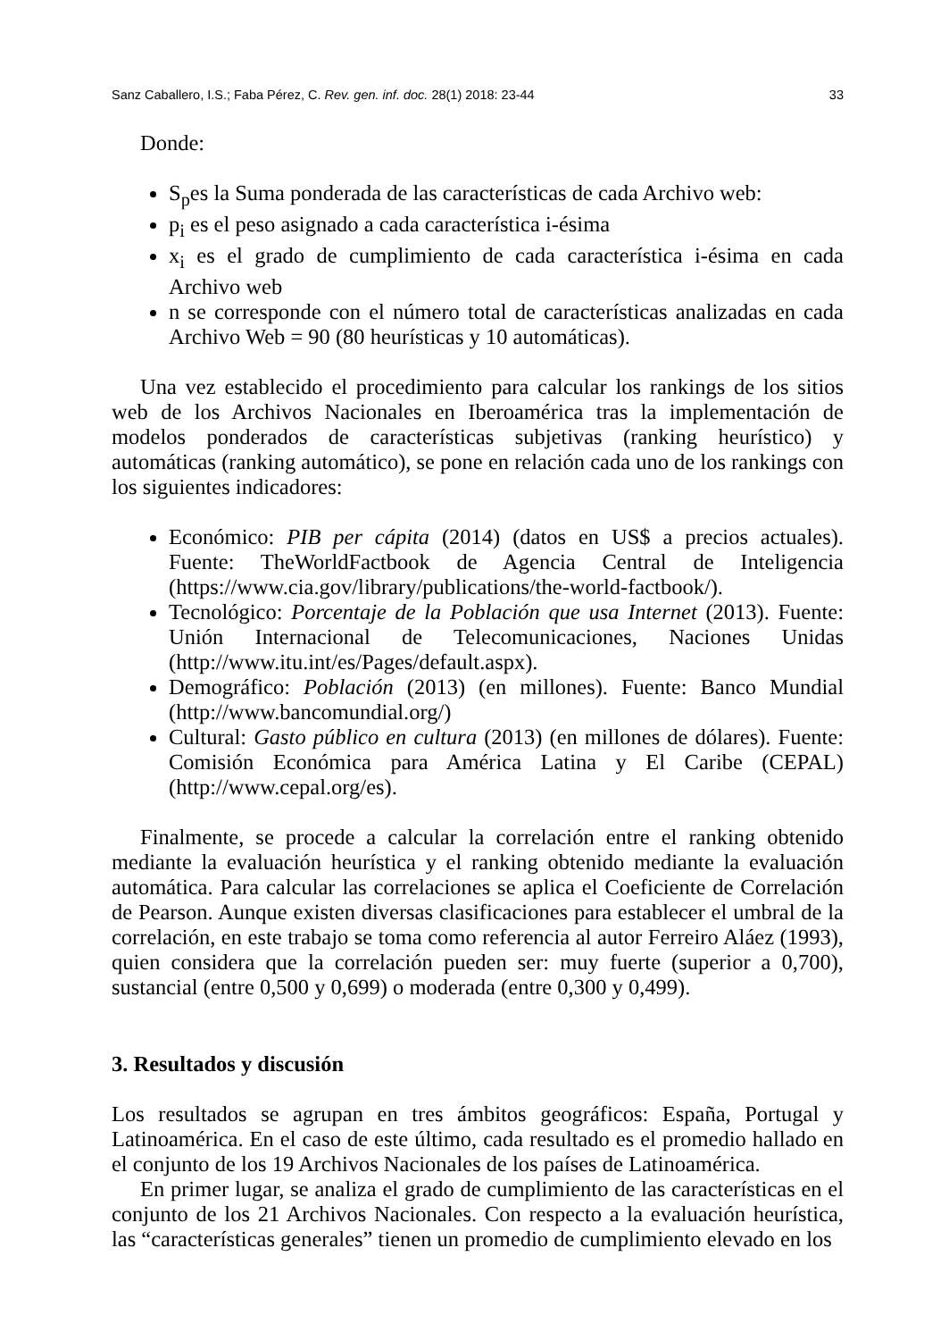Sanz Caballero, I.S.; Faba Pérez, C. Rev. gen. inf. doc. 28(1) 2018: 23-44 33
Donde:
S<sub>p</sub>es la Suma ponderada de las características de cada Archivo web:
p<sub>i</sub> es el peso asignado a cada característica i-ésima
x<sub>i</sub> es el grado de cumplimiento de cada característica i-ésima en cada Archivo web
n se corresponde con el número total de características analizadas en cada Archivo Web = 90 (80 heurísticas y 10 automáticas).
Una vez establecido el procedimiento para calcular los rankings de los sitios web de los Archivos Nacionales en Iberoamérica tras la implementación de modelos ponderados de características subjetivas (ranking heurístico) y automáticas (ranking automático), se pone en relación cada uno de los rankings con los siguientes indicadores:
Económico: PIB per cápita (2014) (datos en US$ a precios actuales). Fuente: TheWorldFactbook de Agencia Central de Inteligencia (https://www.cia.gov/library/publications/the-world-factbook/).
Tecnológico: Porcentaje de la Población que usa Internet (2013). Fuente: Unión Internacional de Telecomunicaciones, Naciones Unidas (http://www.itu.int/es/Pages/default.aspx).
Demográfico: Población (2013) (en millones). Fuente: Banco Mundial (http://www.bancomundial.org/)
Cultural: Gasto público en cultura (2013) (en millones de dólares). Fuente: Comisión Económica para América Latina y El Caribe (CEPAL) (http://www.cepal.org/es).
Finalmente, se procede a calcular la correlación entre el ranking obtenido mediante la evaluación heurística y el ranking obtenido mediante la evaluación automática. Para calcular las correlaciones se aplica el Coeficiente de Correlación de Pearson. Aunque existen diversas clasificaciones para establecer el umbral de la correlación, en este trabajo se toma como referencia al autor Ferreiro Aláez (1993), quien considera que la correlación pueden ser: muy fuerte (superior a 0,700), sustancial (entre 0,500 y 0,699) o moderada (entre 0,300 y 0,499).
3. Resultados y discusión
Los resultados se agrupan en tres ámbitos geográficos: España, Portugal y Latinoamérica. En el caso de este último, cada resultado es el promedio hallado en el conjunto de los 19 Archivos Nacionales de los países de Latinoamérica.
En primer lugar, se analiza el grado de cumplimiento de las características en el conjunto de los 21 Archivos Nacionales. Con respecto a la evaluación heurística, las “características generales” tienen un promedio de cumplimiento elevado en los